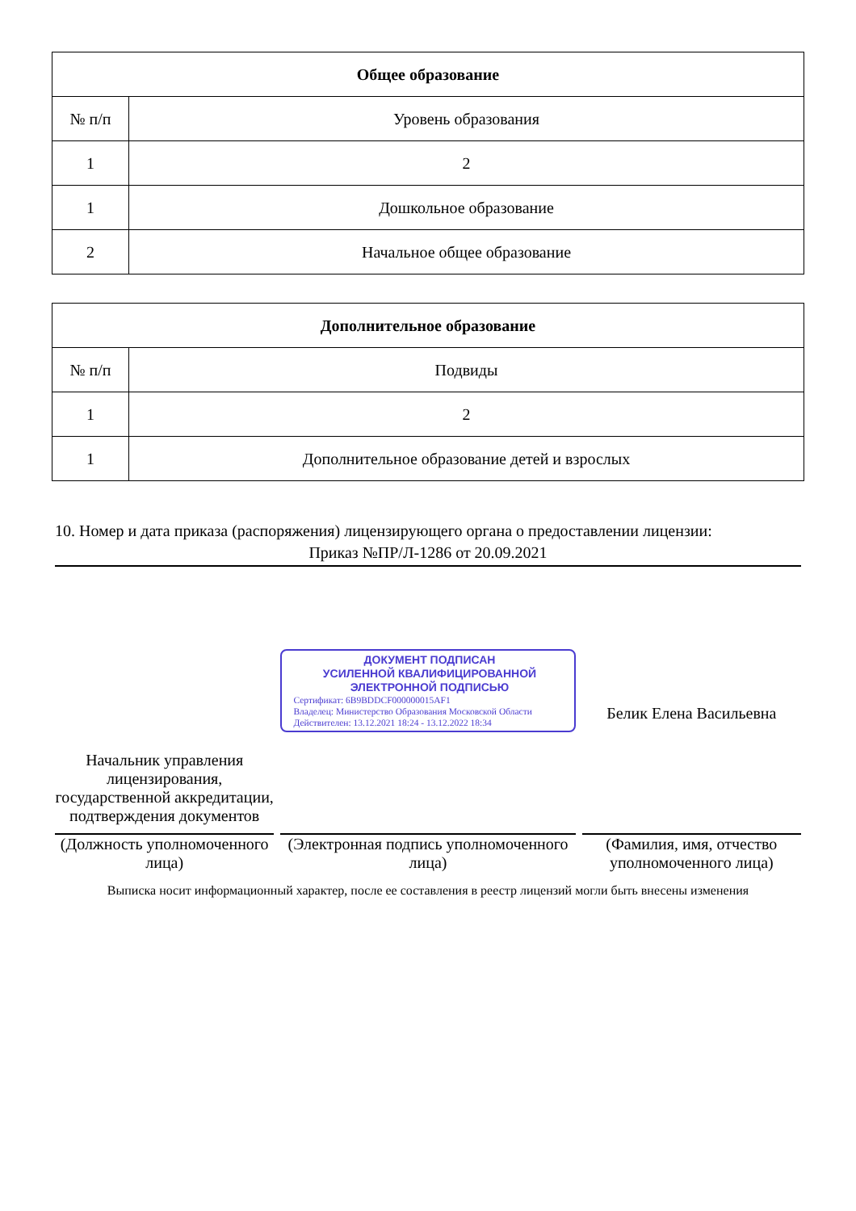| Общее образование | |
| --- | --- |
| № п/п | Уровень образования |
| 1 | 2 |
| 1 | Дошкольное образование |
| 2 | Начальное общее образование |
| Дополнительное образование | |
| --- | --- |
| № п/п | Подвиды |
| 1 | 2 |
| 1 | Дополнительное образование детей и взрослых |
10. Номер и дата приказа (распоряжения) лицензирующего органа о предоставлении лицензии:
Приказ №ПР/Л-1286 от 20.09.2021
Начальник управления лицензирования, государственной аккредитации, подтверждения документов
(Должность уполномоченного лица)
ДОКУМЕНТ ПОДПИСАН
УСИЛЕННОЙ КВАЛИФИЦИРОВАННОЙ
ЭЛЕКТРОННОЙ ПОДПИСЬЮ
Сертификат: 6B9BDDCF000000015AF1
Владелец: Министерство Образования Московской Области
Действителен: 13.12.2021 18:24 - 13.12.2022 18:34
(Электронная подпись уполномоченного лица)
Белик Елена Васильевна
(Фамилия, имя, отчество уполномоченного лица)
Выписка носит информационный характер, после ее составления в реестр лицензий могли быть внесены изменения